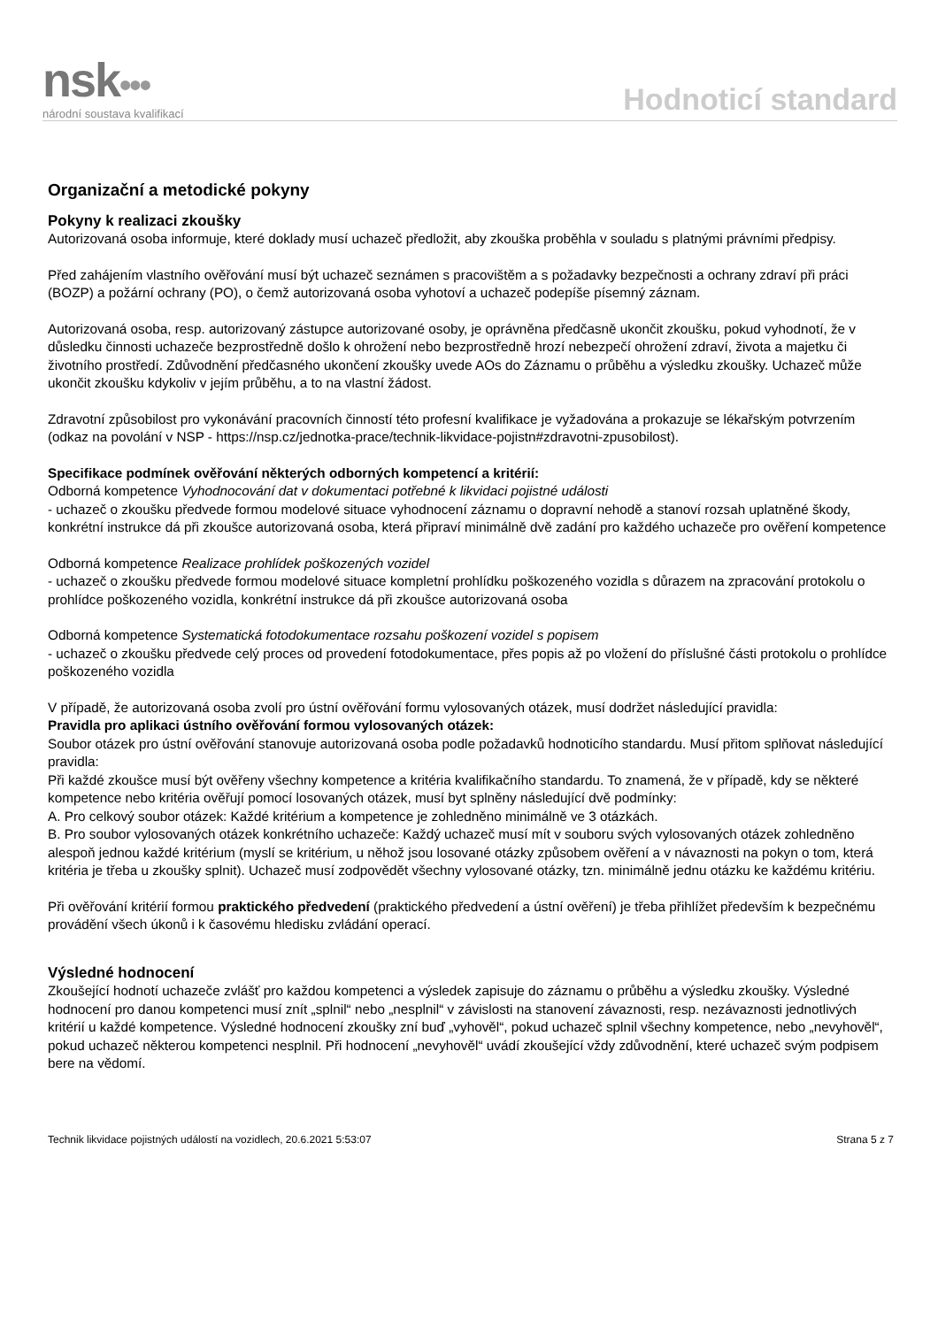nsk•••
národní soustava kvalifikací
Hodnoticí standard
Organizační a metodické pokyny
Pokyny k realizaci zkoušky
Autorizovaná osoba informuje, které doklady musí uchazeč předložit, aby zkouška proběhla v souladu s platnými právními předpisy.
Před zahájením vlastního ověřování musí být uchazeč seznámen s pracovištěm a s požadavky bezpečnosti a ochrany zdraví při práci (BOZP) a požární ochrany (PO), o čemž autorizovaná osoba vyhotoví a uchazeč podepíše písemný záznam.
Autorizovaná osoba, resp. autorizovaný zástupce autorizované osoby, je oprávněna předčasně ukončit zkoušku, pokud vyhodnotí, že v důsledku činnosti uchazeče bezprostředně došlo k ohrožení nebo bezprostředně hrozí nebezpečí ohrožení zdraví, života a majetku či životního prostředí. Zdůvodnění předčasného ukončení zkoušky uvede AOs do Záznamu o průběhu a výsledku zkoušky. Uchazeč může ukončit zkoušku kdykoliv v jejím průběhu, a to na vlastní žádost.
Zdravotní způsobilost pro vykonávání pracovních činností této profesní kvalifikace je vyžadována a prokazuje se lékařským potvrzením (odkaz na povolání v NSP - https://nsp.cz/jednotka-prace/technik-likvidace-pojistn#zdravotni-zpusobilost).
Specifikace podmínek ověřování některých odborných kompetencí a kritérií:
Odborná kompetence Vyhodnocování dat v dokumentaci potřebné k likvidaci pojistné události
- uchazeč o zkoušku předvede formou modelové situace vyhodnocení záznamu o dopravní nehodě a stanoví rozsah uplatněné škody, konkrétní instrukce dá při zkoušce autorizovaná osoba, která připraví minimálně dvě zadání pro každého uchazeče pro ověření kompetence
Odborná kompetence Realizace prohlídek poškozených vozidel
- uchazeč o zkoušku předvede formou modelové situace kompletní prohlídku poškozeného vozidla s důrazem na zpracování protokolu o prohlídce poškozeného vozidla, konkrétní instrukce dá při zkoušce autorizovaná osoba
Odborná kompetence Systematická fotodokumentace rozsahu poškození vozidel s popisem
- uchazeč o zkoušku předvede celý proces od provedení fotodokumentace, přes popis až po vložení do příslušné části protokolu o prohlídce poškozeného vozidla
V případě, že autorizovaná osoba zvolí pro ústní ověřování formu vylosovaných otázek, musí dodržet následující pravidla:
Pravidla pro aplikaci ústního ověřování formou vylosovaných otázek:
Soubor otázek pro ústní ověřování stanovuje autorizovaná osoba podle požadavků hodnoticího standardu. Musí přitom splňovat následující pravidla:
Při každé zkoušce musí být ověřeny všechny kompetence a kritéria kvalifikačního standardu. To znamená, že v případě, kdy se některé kompetence nebo kritéria ověřují pomocí losovaných otázek, musí byt splněny následující dvě podmínky:
A. Pro celkový soubor otázek: Každé kritérium a kompetence je zohledněno minimálně ve 3 otázkách.
B. Pro soubor vylosovaných otázek konkrétního uchazeče: Každý uchazeč musí mít v souboru svých vylosovaných otázek zohledněno alespoň jednou každé kritérium (myslí se kritérium, u něhož jsou losované otázky způsobem ověření a v návaznosti na pokyn o tom, která kritéria je třeba u zkoušky splnit). Uchazeč musí zodpovědět všechny vylosované otázky, tzn. minimálně jednu otázku ke každému kritériu.
Při ověřování kritérií formou praktického předvedení (praktického předvedení a ústní ověření) je třeba přihlížet především k bezpečnému provádění všech úkonů i k časovému hledisku zvládání operací.
Výsledné hodnocení
Zkoušející hodnotí uchazeče zvlášť pro každou kompetenci a výsledek zapisuje do záznamu o průběhu a výsledku zkoušky. Výsledné hodnocení pro danou kompetenci musí znít „splnil“ nebo „nesplnil“ v závislosti na stanovení závaznosti, resp. nezávaznosti jednotlivých kritérií u každé kompetence. Výsledné hodnocení zkoušky zní buď „vyhověl“, pokud uchazeč splnil všechny kompetence, nebo „nevyhověl“, pokud uchazeč některou kompetenci nesplnil. Při hodnocení „nevyhověl“ uvádí zkoušející vždy zdůvodnění, které uchazeč svým podpisem bere na vědomí.
Technik likvidace pojistných událostí na vozidlech, 20.6.2021 5:53:07 Strana 5 z 7